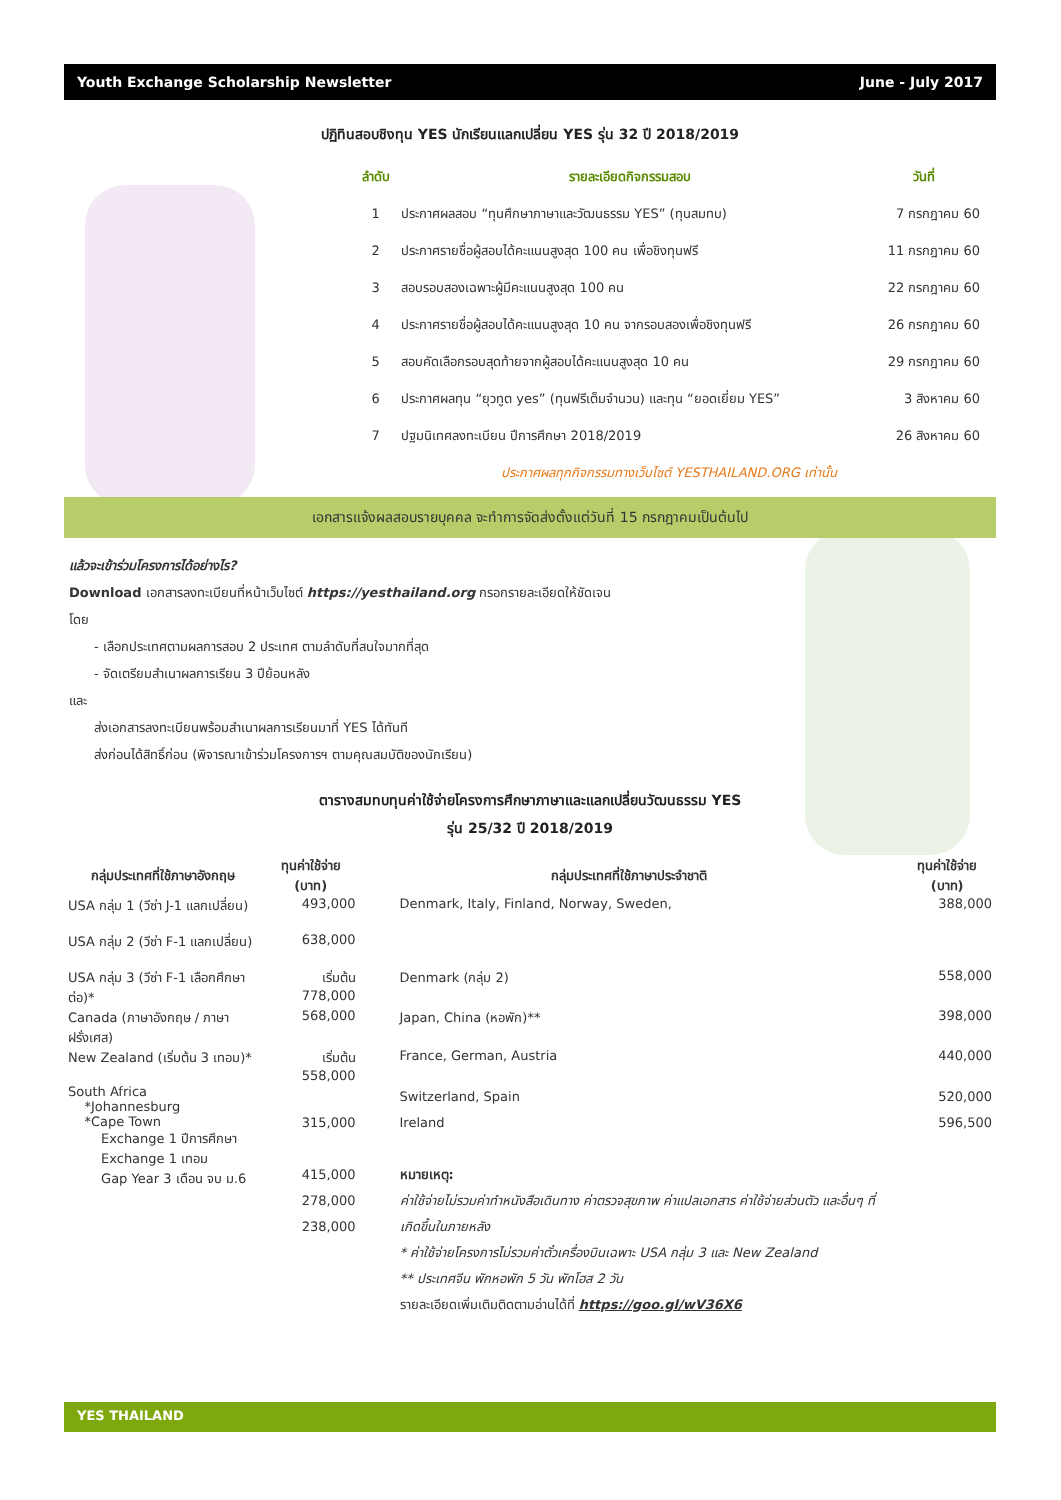Youth Exchange Scholarship Newsletter June - July 2017
ปฏิทินสอบชิงทุน YES นักเรียนแลกเปลี่ยน YES รุ่น 32 ปี 2018/2019
| ลำดับ | รายละเอียดกิจกรรมสอบ | วันที่ |
| --- | --- | --- |
| 1 | ประกาศผลสอบ “ทุนศึกษาภาษาและวัฒนธรรม YES” (ทุนสมทบ) | 7 กรกฎาคม 60 |
| 2 | ประกาศรายชื่อผู้สอบได้คะแนนสูงสุด 100 คน เพื่อชิงทุนฟรี | 11 กรกฎาคม 60 |
| 3 | สอบรอบสองเฉพาะผู้มีคะแนนสูงสุด 100 คน | 22 กรกฎาคม 60 |
| 4 | ประกาศรายชื่อผู้สอบได้คะแนนสูงสุด 10 คน จากรอบสองเพื่อชิงทุนฟรี | 26 กรกฎาคม 60 |
| 5 | สอบคัดเลือกรอบสุดท้ายจากผู้สอบได้คะแนนสูงสุด 10 คน | 29 กรกฎาคม 60 |
| 6 | ประกาศผลทุน “ยุวทูต yes” (ทุนฟรีเต็มจำนวน) และทุน “ยอดเยี่ยม YES” | 3 สิงหาคม 60 |
| 7 | ปฐมนิเทศลงทะเบียน ปีการศึกษา 2018/2019 | 26 สิงหาคม 60 |
| ประกาศผลทุกกิจกรรมทางเว็บไซต์ YESTHAILAND.ORG เท่านั้น | | |
เอกสารแจ้งผลสอบรายบุคคล จะทำการจัดส่งตั้งแต่วันที่ 15 กรกฎาคมเป็นต้นไป
แล้วจะเข้าร่วมโครงการได้อย่างไร?
Download เอกสารลงทะเบียนที่หน้าเว็บไซต์ https://yesthailand.org กรอกรายละเอียดให้ชัดเจน
โดย
- เลือกประเทศตามผลการสอบ 2 ประเทศ ตามลำดับที่สนใจมากที่สุด
- จัดเตรียมสำเนาผลการเรียน 3 ปีย้อนหลัง
และ
ส่งเอกสารลงทะเบียนพร้อมสำเนาผลการเรียนมาที่ YES ได้ทันที
ส่งก่อนได้สิทธิ์ก่อน (พิจารณาเข้าร่วมโครงการฯ ตามคุณสมบัติของนักเรียน)
ตารางสมทบทุนค่าใช้จ่ายโครงการศึกษาภาษาและแลกเปลี่ยนวัฒนธรรม YES
รุ่น 25/32 ปี 2018/2019
| กลุ่มประเทศที่ใช้ภาษาอังกฤษ | ทุนค่าใช้จ่าย (บาท) | กลุ่มประเทศที่ใช้ภาษาประจำชาติ | ทุนค่าใช้จ่าย (บาท) |
| --- | --- | --- | --- |
| USA กลุ่ม 1 (วีซ่า J-1 แลกเปลี่ยน) | 493,000 | Denmark, Italy, Finland, Norway, Sweden, | 388,000 |
| USA กลุ่ม 2 (วีซ่า F-1 แลกเปลี่ยน) | 638,000 | | |
| USA กลุ่ม 3 (วีซ่า F-1 เลือกศึกษาต่อ)* | เริ่มต้น 778,000 | Denmark (กลุ่ม 2) | 558,000 |
| Canada (ภาษาอังกฤษ / ภาษาฝรั่งเศส) | 568,000 | Japan, China (หอพัก)** | 398,000 |
| New Zealand (เริ่มต้น 3 เทอม)* | เริ่มต้น 558,000 | France, German, Austria | 440,000 |
| South Africa *Johannesburg *Cape Town Exchange 1 ปีการศึกษา Exchange 1 เทอม Gap Year 3 เดือน จบ ม.6 | 315,000 415,000 278,000 238,000 | Switzerland, Spain Ireland หมายเหตุ: ค่าใช้จ่ายไม่รวมค่าทำหนังสือเดินทาง ค่าตรวจสุขภาพ ค่าแปลเอกสาร ค่าใช้จ่ายส่วนตัว และอื่นๆ ที่เกิดขึ้นในภายหลัง * ค่าใช้จ่ายโครงการไม่รวมค่าตั๋วเครื่องบินเฉพาะ USA กลุ่ม 3 และ New Zealand ** ประเทศจีน พักหอพัก 5 วัน พักโฮส 2 วัน รายละเอียดเพิ่มเติมติดตามอ่านได้ที่ https://goo.gl/wV36X6 | 520,000 596,500 |
YES THAILAND